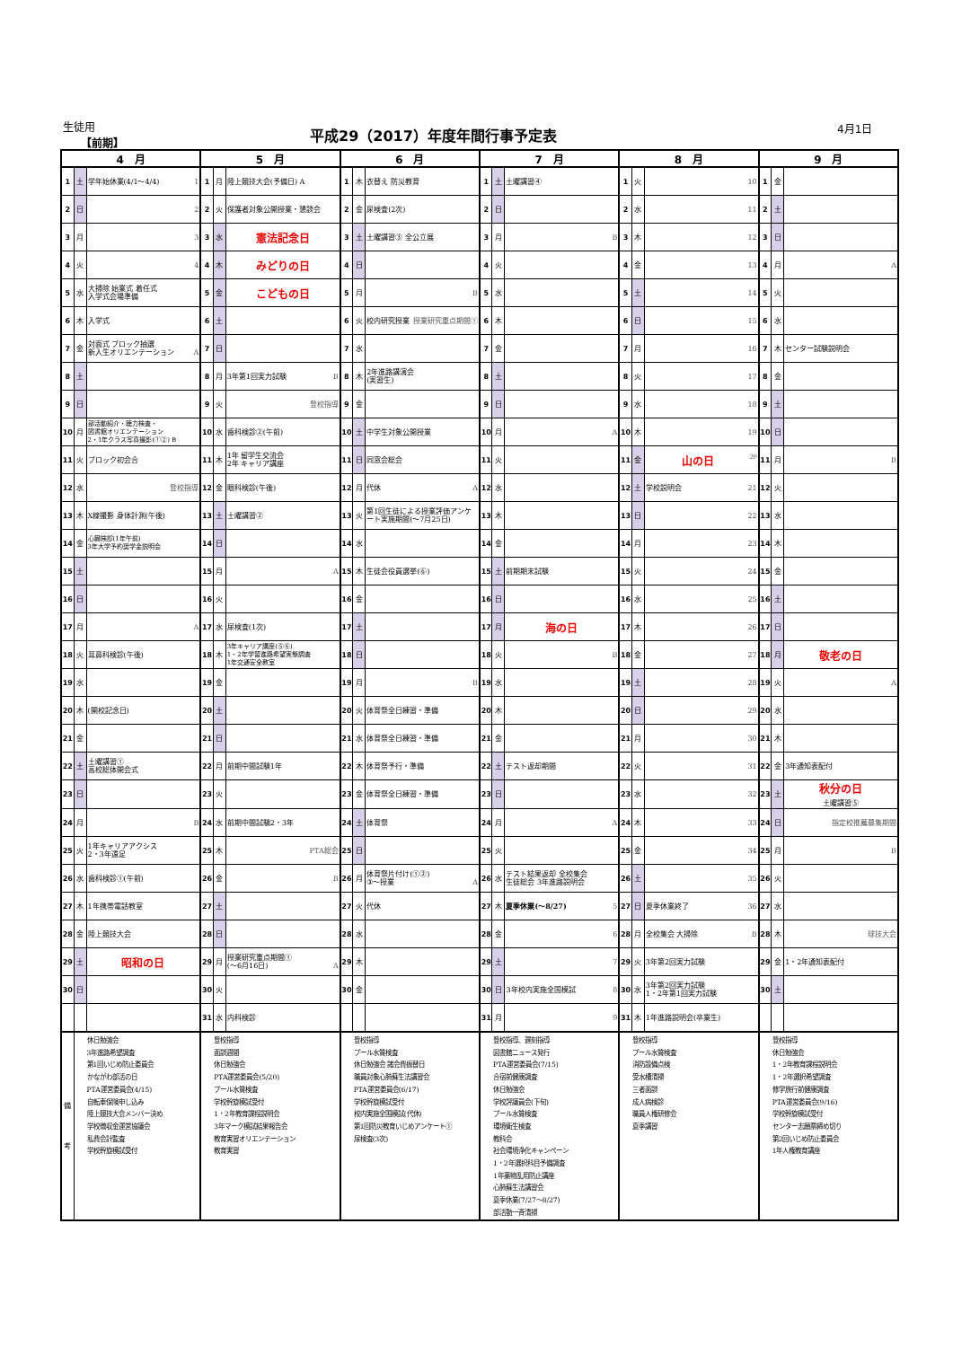生徒用
【前期】
平成29（2017）年度年間行事予定表 4月1日
| 4 月 | | | 5 月 | | | 6 月 | | | 7 月 | | | 8 月 | | | 9 月 | | |
| --- | --- | --- | --- | --- | --- | --- | --- | --- | --- | --- | --- | --- | --- | --- | --- | --- | --- |
| 1 | 土 | 学年始休業(4/1～4/4) 1 | 1 | 月 | 陸上競技大会(予備日) A | 1 | 木 | 衣替え 防災教育 | 1 | 土 | 土曜講習④ | 1 | 火 | 10 | 1 | 金 | |
| 2 | 日 | 2 | 2 | 火 | 保護者対象公開授業・懇談会 | 2 | 金 | 尿検査(2次) | 2 | 日 | | 2 | 水 | 11 | 2 | 土 | |
| 3 | 月 | 3 | 3 | 水 | 憲法記念日 | 3 | 土 | 土曜講習③ 全公立展 | 3 | 月 | B | 3 | 木 | 12 | 3 | 日 | |
| 4 | 火 | 4 | 4 | 木 | みどりの日 | 4 | 日 | | 4 | 火 | | 4 | 金 | 13 | 4 | 月 | A |
| 5 | 水 | 大掃除 始業式 着任式 入学式会場準備 | 5 | 金 | こどもの日 | 5 | 月 | B | 5 | 水 | | 5 | 土 | 14 | 5 | 火 | |
| 6 | 木 | 入学式 | 6 | 土 | | 6 | 火 | 校内研究授業 授業研究重点期間① | 6 | 木 | | 6 | 日 | 15 | 6 | 水 | |
| 7 | 金 | 対面式 ブロック抽選 新入生オリエンテーション A | 7 | 日 | | 7 | 水 | | 7 | 金 | | 7 | 月 | 16 | 7 | 木 | センター試験説明会 |
| 8 | 土 | | 8 | 月 | 3年第1回実力試験 B | 8 | 木 | 2年進路講演会 (実習生) | 8 | 土 | | 8 | 火 | 17 | 8 | 金 | |
| 9 | 日 | | 9 | 火 | 登校指導 | 9 | 金 | | 9 | 日 | | 9 | 水 | 18 | 9 | 土 | |
| 10 | 月 | 部活動紹介・聴力検査・ 図書館オリエンテーション 2・1年クラス写真撮影(①②) B | 10 | 水 | 歯科検診②(午前) | 10 | 土 | 中学生対象公開授業 | 10 | 月 | A | 10 | 木 | 19 | 10 | 日 | |
| 11 | 火 | ブロック初会合 | 11 | 木 | 1年 留学生交流会 2年 キャリア講座 | 11 | 日 | 同窓会総会 | 11 | 火 | | 11 | 金 | 山の日 20 | 11 | 月 | B |
| 12 | 水 | 登校指導 | 12 | 金 | 眼科検診(午後) | 12 | 月 | 代休 A | 12 | 水 | | 12 | 土 | 学校説明会 21 | 12 | 火 | |
| 13 | 木 | X線撮影 身体計測(午後) | 13 | 土 | 土曜講習② | 13 | 火 | 第1回生徒による授業評価アンケート実施期間(～7月25日) | 13 | 木 | | 13 | 日 | 22 | 13 | 水 | |
| 14 | 金 | 心臓検診(1年午前) 3年大学予約奨学金説明会 | 14 | 日 | | 14 | 水 | | 14 | 金 | | 14 | 月 | 23 | 14 | 木 | |
| 15 | 土 | | 15 | 月 | A | 15 | 木 | 生徒会役員選挙(⑥) | 15 | 土 | 前期期末試験 | 15 | 火 | 24 | 15 | 金 | |
| 16 | 日 | | 16 | 火 | | 16 | 金 | | 16 | 日 | | 16 | 水 | 25 | 16 | 土 | |
| 17 | 月 | A | 17 | 水 | 尿検査(1次) | 17 | 土 | | 17 | 月 | 海の日 | 17 | 木 | 26 | 17 | 日 | |
| 18 | 火 | 耳鼻科検診(午後) | 18 | 木 | 3年キャリア講座(⑤⑥) 1・2年学習進路希望実態調査 1年交通安全教室 | 18 | 日 | | 18 | 火 | B | 18 | 金 | 27 | 18 | 月 | 敬老の日 |
| 19 | 水 | | 19 | 金 | | 19 | 月 | B | 19 | 水 | | 19 | 土 | 28 | 19 | 火 | A |
| 20 | 木 | (開校記念日) | 20 | 土 | | 20 | 火 | 体育祭全日練習・準備 | 20 | 木 | | 20 | 日 | 29 | 20 | 水 | |
| 21 | 金 | | 21 | 日 | | 21 | 水 | 体育祭全日練習・準備 | 21 | 金 | | 21 | 月 | 30 | 21 | 木 | |
| 22 | 土 | 土曜講習① 高校総体開会式 | 22 | 月 | 前期中間試験1年 | 22 | 木 | 体育祭予行・準備 | 22 | 土 | テスト返却期間 | 22 | 火 | 31 | 22 | 金 | 3年通知表配付 |
| 23 | 日 | | 23 | 火 | | 23 | 金 | 体育祭全日練習・準備 | 23 | 日 | | 23 | 水 | 32 | 23 | 土 | 秋分の日 土曜講習⑤ |
| 24 | 月 | B | 24 | 水 | 前期中間試験2・3年 | 24 | 土 | 体育祭 | 24 | 月 | A | 24 | 木 | 33 | 24 | 日 | 指定校推薦募集期間 |
| 25 | 火 | 1年キャリアアクシス 2・3年遠足 | 25 | 木 | PTA総会 | 25 | 日 | | 25 | 火 | | 25 | 金 | 34 | 25 | 月 | B |
| 26 | 水 | 歯科検診①(午前) | 26 | 金 | B | 26 | 月 | 体育祭片付け(①②) ③～授業 A | 26 | 水 | テスト結果返却 全校集会 生徒総会 3年進路説明会 | 26 | 土 | 35 | 26 | 火 | |
| 27 | 木 | 1年携帯電話教室 | 27 | 土 | | 27 | 火 | 代休 | 27 | 木 | 夏季休業(～8/27) 5 | 27 | 日 | 夏季休業終了 36 | 27 | 水 | |
| 28 | 金 | 陸上競技大会 | 28 | 日 | | 28 | 水 | | 28 | 金 | 6 | 28 | 月 | 全校集会 大掃除 B | 28 | 木 | 球技大会 |
| 29 | 土 | 昭和の日 | 29 | 月 | 授業研究重点期間① (～6月16日) A | 29 | 木 | | 29 | 土 | 7 | 29 | 火 | 3年第2回実力試験 | 29 | 金 | 1・2年通知表配付 |
| 30 | 日 | | 30 | 火 | | 30 | 金 | | 30 | 日 | 3年校内実施全国模試 8 | 30 | 水 | 3年第2回実力試験 1・2年第1回実力試験 | 30 | 土 | |
| | | | 31 | 水 | 内科検診 | | | | 31 | 月 | 9 | 31 | 木 | 1年進路説明会(卒業生) | | | |
| 備 考 | 休日勉強会 3年進路希望調査 第1回いじめ防止委員会 かながわ部活の日 PTA運営委員会(4/15) 自転車保険申し込み 陸上競技大会メンバー決め 学校徴収金運営協議会 私費会計監査 学校幹旋模試受付 | | 登校指導 面談週間 休日勉強会 PTA運営委員会(5/20) プール水質検査 学校幹旋模試受付 1・2年教育課程説明会 3年マーク模試結果報告会 教育実習オリエンテーション 教育実習 | | | 登校指導 プール水質検査 休日勉強会 諸会費振替日 職員対象心肺蘇生法講習会 PTA運営委員会(6/17) 学校幹旋模試受付 校内実施全国模試(代休) 第1回防災教育いじめアンケート① 尿検査(3次) | | | 登校指導、遅刻指導 図書館ニュース発行 PTA運営委員会(7/15) 合宿前健康調査 休日勉強会 学校評議員会(下旬) プール水質検査 環境衛生検査 教科会 社会環境浄化キャンペーン 1・2年選択科目予備調査 1年薬物乱用防止講座 心肺蘇生法講習会 夏季休業(7/27～8/27) 部活動一斉清掃 | | | 登校指導 プール水質検査 消防設備点検 受水槽清掃 三者面談 成人病検診 職員人権研修会 夏季講習 | | | 登校指導 休日勉強会 1・2年教育課程説明会 1・2年選択希望調査 修学旅行前健康調査 PTA運営委員会(9/16) 学校幹旋模試受付 センター志願票締め切り 第2回いじめ防止委員会 1年人権教育講座 | | |